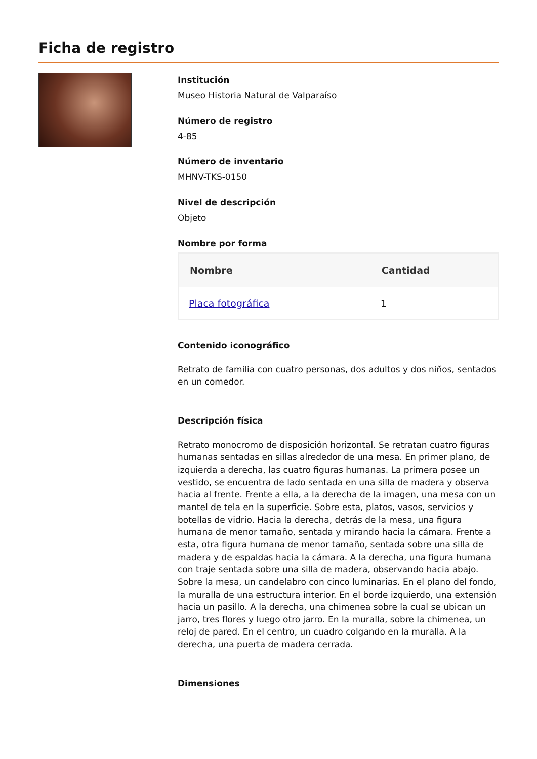Ficha de registro
Institución
Museo Historia Natural de Valparaíso
Número de registro
4-85
Número de inventario
MHNV-TKS-0150
Nivel de descripción
Objeto
Nombre por forma
| Nombre | Cantidad |
| --- | --- |
| Placa fotográfica | 1 |
Contenido iconográfico
Retrato de familia con cuatro personas, dos adultos y dos niños, sentados en un comedor.
Descripción física
Retrato monocromo de disposición horizontal. Se retratan cuatro figuras humanas sentadas en sillas alrededor de una mesa. En primer plano, de izquierda a derecha, las cuatro figuras humanas. La primera posee un vestido, se encuentra de lado sentada en una silla de madera y observa hacia al frente. Frente a ella, a la derecha de la imagen, una mesa con un mantel de tela en la superficie. Sobre esta, platos, vasos, servicios y botellas de vidrio. Hacia la derecha, detrás de la mesa, una figura humana de menor tamaño, sentada y mirando hacia la cámara. Frente a esta, otra figura humana de menor tamaño, sentada sobre una silla de madera y de espaldas hacia la cámara. A la derecha, una figura humana con traje sentada sobre una silla de madera, observando hacia abajo. Sobre la mesa, un candelabro con cinco luminarias. En el plano del fondo, la muralla de una estructura interior. En el borde izquierdo, una extensión hacia un pasillo. A la derecha, una chimenea sobre la cual se ubican un jarro, tres flores y luego otro jarro. En la muralla, sobre la chimenea, un reloj de pared. En el centro, un cuadro colgando en la muralla. A la derecha, una puerta de madera cerrada.
Dimensiones